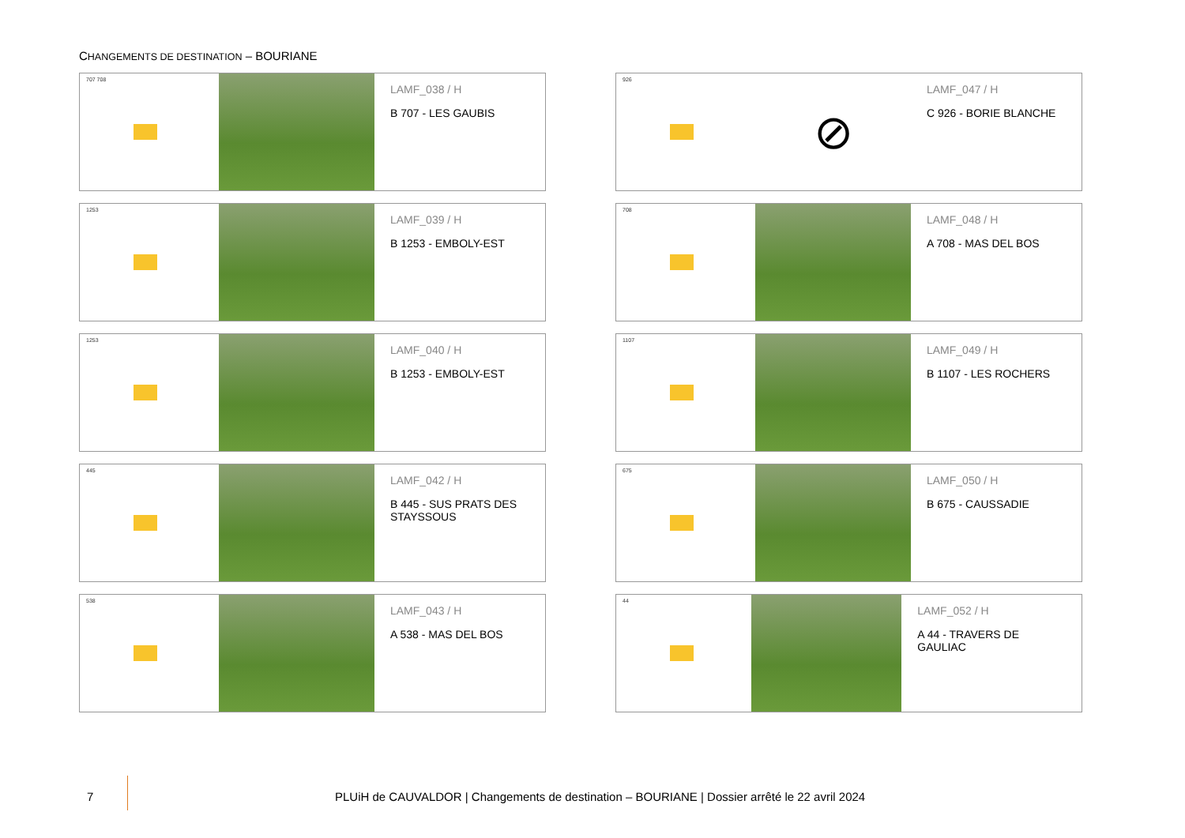CHANGEMENTS DE DESTINATION – BOURIANE
707 708
LAMF_038 / H
B 707 - LES GAUBIS
926
⊘
LAMF_047 / H
C 926 - BORIE BLANCHE
1253
LAMF_039 / H
B 1253 - EMBOLY-EST
708
LAMF_048 / H
A 708 - MAS DEL BOS
1253
LAMF_040 / H
B 1253 - EMBOLY-EST
1107
LAMF_049 / H
B 1107 - LES ROCHERS
445
LAMF_042 / H
B 445 - SUS PRATS DES
STAYSSOUS
675
LAMF_050 / H
B 675 - CAUSSADIE
538
LAMF_043 / H
A 538 - MAS DEL BOS
44
LAMF_052 / H
A 44 - TRAVERS DE GAULIAC
7
PLUiH de CAUVALDOR | Changements de destination – BOURIANE | Dossier arrêté le 22 avril 2024